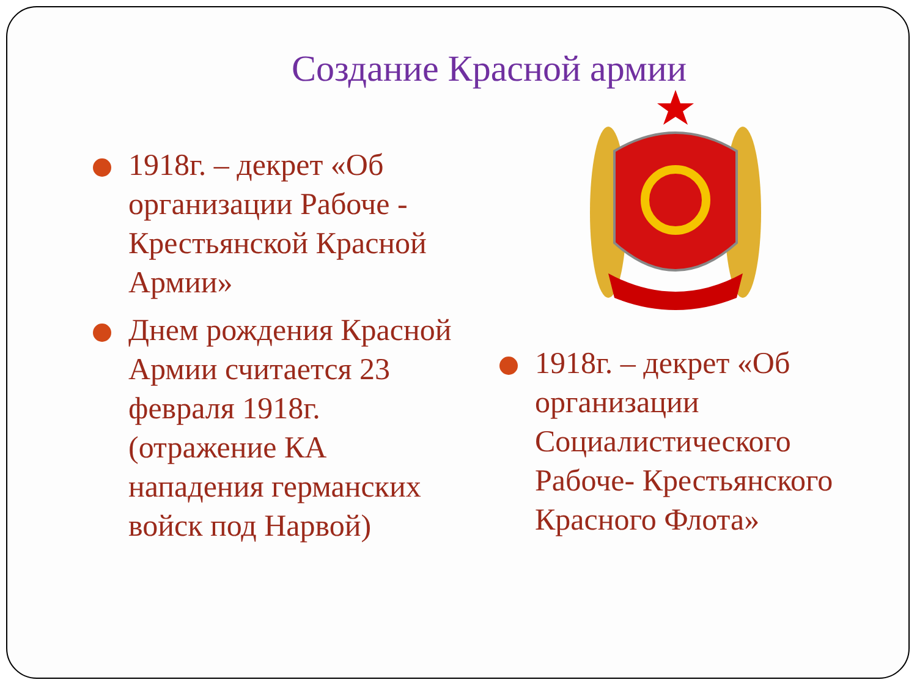Создание Красной армии
1918г. – декрет «Об организации Рабоче - Крестьянской Красной Армии»
Днем рождения Красной Армии считается 23 февраля 1918г. (отражение КА нападения германских войск под Нарвой)
1918г. – декрет «Об организации Социалистического Рабоче- Крестьянского Красного Флота»